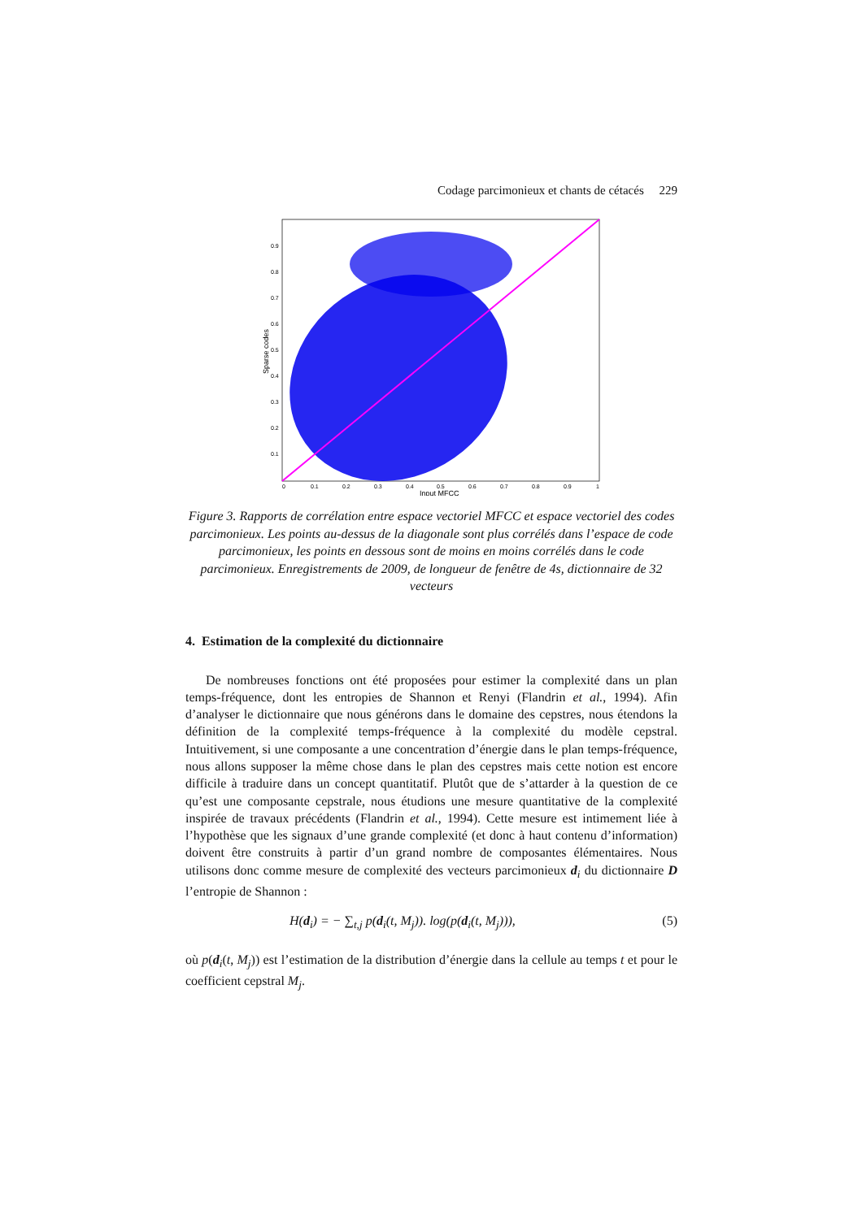Codage parcimonieux et chants de cétacés 229
Sparse codes
0
0.1
0.2
0.3
0.4
0.5
0.6
0.7
0.8
0.9
1
0.9
0.8
0.7
0.6
0.5
0.4
0.3
0.2
0.1
Input MFCC
Figure 3. Rapports de corrélation entre espace vectoriel MFCC et espace vectoriel des codes parcimonieux. Les points au-dessus de la diagonale sont plus corrélés dans l’espace de code parcimonieux, les points en dessous sont de moins en moins corrélés dans le code parcimonieux. Enregistrements de 2009, de longueur de fenêtre de 4s, dictionnaire de 32 vecteurs
4. Estimation de la complexité du dictionnaire
De nombreuses fonctions ont été proposées pour estimer la complexité dans un plan temps-fréquence, dont les entropies de Shannon et Renyi (Flandrin et al., 1994). Afin d’analyser le dictionnaire que nous générons dans le domaine des cepstres, nous étendons la définition de la complexité temps-fréquence à la complexité du modèle cepstral. Intuitivement, si une composante a une concentration d’énergie dans le plan temps-fréquence, nous allons supposer la même chose dans le plan des cepstres mais cette notion est encore difficile à traduire dans un concept quantitatif. Plutôt que de s’attarder à la question de ce qu’est une composante cepstrale, nous étudions une mesure quantitative de la complexité inspirée de travaux précédents (Flandrin et al., 1994). Cette mesure est intimement liée à l’hypothèse que les signaux d’une grande complexité (et donc à haut contenu d’information) doivent être construits à partir d’un grand nombre de composantes élémentaires. Nous utilisons donc comme mesure de complexité des vecteurs parcimonieux d<sub>i</sub> du dictionnaire D l’entropie de Shannon :
H(d<sub>i</sub>) = − ∑<sub>t,j</sub> p(d<sub>i</sub>(t, M<sub>j</sub>)). log(p(d<sub>i</sub>(t, M<sub>j</sub>))), (5)
où p(d<sub>i</sub>(t, M<sub>j</sub>)) est l’estimation de la distribution d’énergie dans la cellule au temps t et pour le coefficient cepstral M<sub>j</sub>.